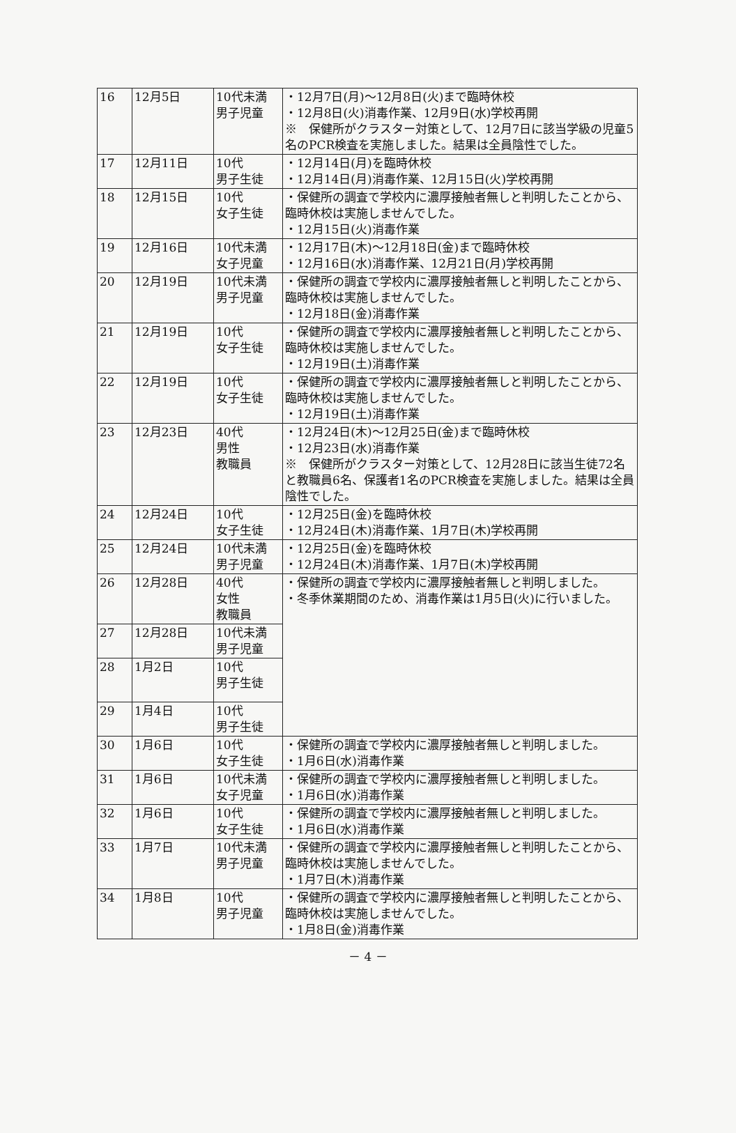| 16 | 12月5日 | 10代未満 男子児童 | ・12月7日(月)～12月8日(火)まで臨時休校 ・12月8日(火)消毒作業、12月9日(水)学校再開 ※ 保健所がクラスター対策として、12月7日に該当学級の児童5名のPCR検査を実施しました。結果は全員陰性でした。 |
| 17 | 12月11日 | 10代 男子生徒 | ・12月14日(月)を臨時休校 ・12月14日(月)消毒作業、12月15日(火)学校再開 |
| 18 | 12月15日 | 10代 女子生徒 | ・保健所の調査で学校内に濃厚接触者無しと判明したことから、臨時休校は実施しませんでした。 ・12月15日(火)消毒作業 |
| 19 | 12月16日 | 10代未満 女子児童 | ・12月17日(木)～12月18日(金)まで臨時休校 ・12月16日(水)消毒作業、12月21日(月)学校再開 |
| 20 | 12月19日 | 10代未満 男子児童 | ・保健所の調査で学校内に濃厚接触者無しと判明したことから、臨時休校は実施しませんでした。 ・12月18日(金)消毒作業 |
| 21 | 12月19日 | 10代 女子生徒 | ・保健所の調査で学校内に濃厚接触者無しと判明したことから、臨時休校は実施しませんでした。 ・12月19日(土)消毒作業 |
| 22 | 12月19日 | 10代 女子生徒 | ・保健所の調査で学校内に濃厚接触者無しと判明したことから、臨時休校は実施しませんでした。 ・12月19日(土)消毒作業 |
| 23 | 12月23日 | 40代 男性 教職員 | ・12月24日(木)～12月25日(金)まで臨時休校 ・12月23日(水)消毒作業 ※ 保健所がクラスター対策として、12月28日に該当生徒72名と教職員6名、保護者1名のPCR検査を実施しました。結果は全員陰性でした。 |
| 24 | 12月24日 | 10代 女子生徒 | ・12月25日(金)を臨時休校 ・12月24日(木)消毒作業、1月7日(木)学校再開 |
| 25 | 12月24日 | 10代未満 男子児童 | ・12月25日(金)を臨時休校 ・12月24日(木)消毒作業、1月7日(木)学校再開 |
| 26 | 12月28日 | 40代 女性 教職員 | ・保健所の調査で学校内に濃厚接触者無しと判明しました。 ・冬季休業期間のため、消毒作業は1月5日(火)に行いました。 |
| 27 | 12月28日 | 10代未満 男子児童 | |
| 28 | 1月2日 | 10代 男子生徒 | |
| 29 | 1月4日 | 10代 男子生徒 | |
| 30 | 1月6日 | 10代 女子生徒 | ・保健所の調査で学校内に濃厚接触者無しと判明しました。 ・1月6日(水)消毒作業 |
| 31 | 1月6日 | 10代未満 女子児童 | ・保健所の調査で学校内に濃厚接触者無しと判明しました。 ・1月6日(水)消毒作業 |
| 32 | 1月6日 | 10代 女子生徒 | ・保健所の調査で学校内に濃厚接触者無しと判明しました。 ・1月6日(水)消毒作業 |
| 33 | 1月7日 | 10代未満 男子児童 | ・保健所の調査で学校内に濃厚接触者無しと判明したことから、臨時休校は実施しませんでした。 ・1月7日(木)消毒作業 |
| 34 | 1月8日 | 10代 男子児童 | ・保健所の調査で学校内に濃厚接触者無しと判明したことから、臨時休校は実施しませんでした。 ・1月8日(金)消毒作業 |
－ 4 －